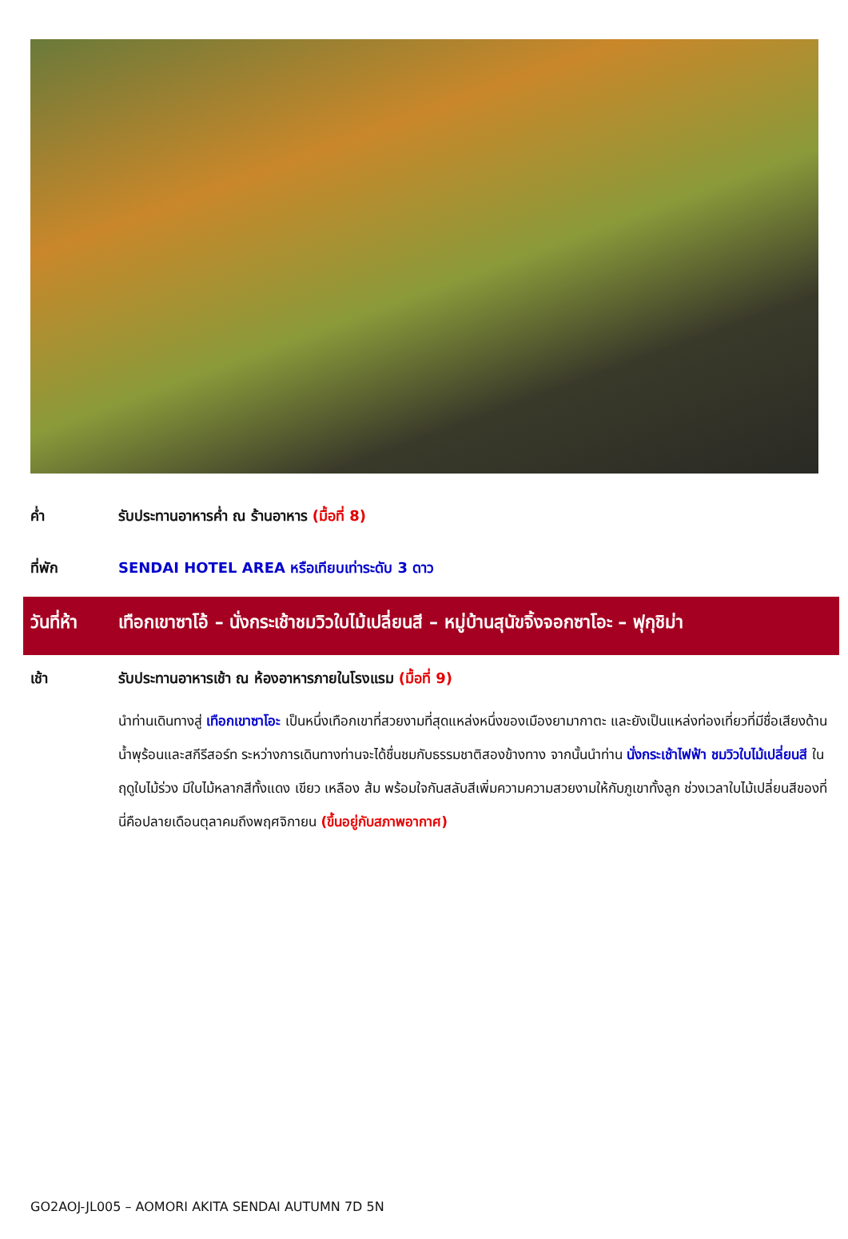ค่ำ รับประทานอาหารค่ำ ณ ร้านอาหาร (มื้อที่ 8)
ที่พัก SENDAI HOTEL AREA หรือเทียบเท่าระดับ 3 ดาว
วันที่ห้า
เทือกเขาซาโอ้ – นั่งกระเช้าชมวิวใบไม้เปลี่ยนสี – หมู่บ้านสุนัขจิ้งจอกซาโอะ – ฟุกุชิม่า
เช้า รับประทานอาหารเช้า ณ ห้องอาหารภายในโรงแรม (มื้อที่ 9)
นำท่านเดินทางสู่ เทือกเขาซาโอะ เป็นหนึ่งเทือกเขาที่สวยงามที่สุดแหล่งหนึ่งของเมืองยามากาตะ และยังเป็นแหล่งท่องเที่ยวที่มีชื่อเสียงด้านน้ำพุร้อนและสกีรีสอร์ท ระหว่างการเดินทางท่านจะได้ชื่นชมกับธรรมชาติสองข้างทาง จากนั้นนำท่าน นั่งกระเช้าไฟฟ้า ชมวิวใบไม้เปลี่ยนสี ในฤดูใบไม้ร่วง มีใบไม้หลากสีทั้งแดง เขียว เหลือง ส้ม พร้อมใจกันสลับสีเพิ่มความความสวยงามให้กับภูเขาทั้งลูก ช่วงเวลาใบไม้เปลี่ยนสีของที่นี่คือปลายเดือนตุลาคมถึงพฤศจิกายน (ขึ้นอยู่กับสภาพอากาศ)
GO2AOJ-JL005 – AOMORI AKITA SENDAI AUTUMN 7D 5N